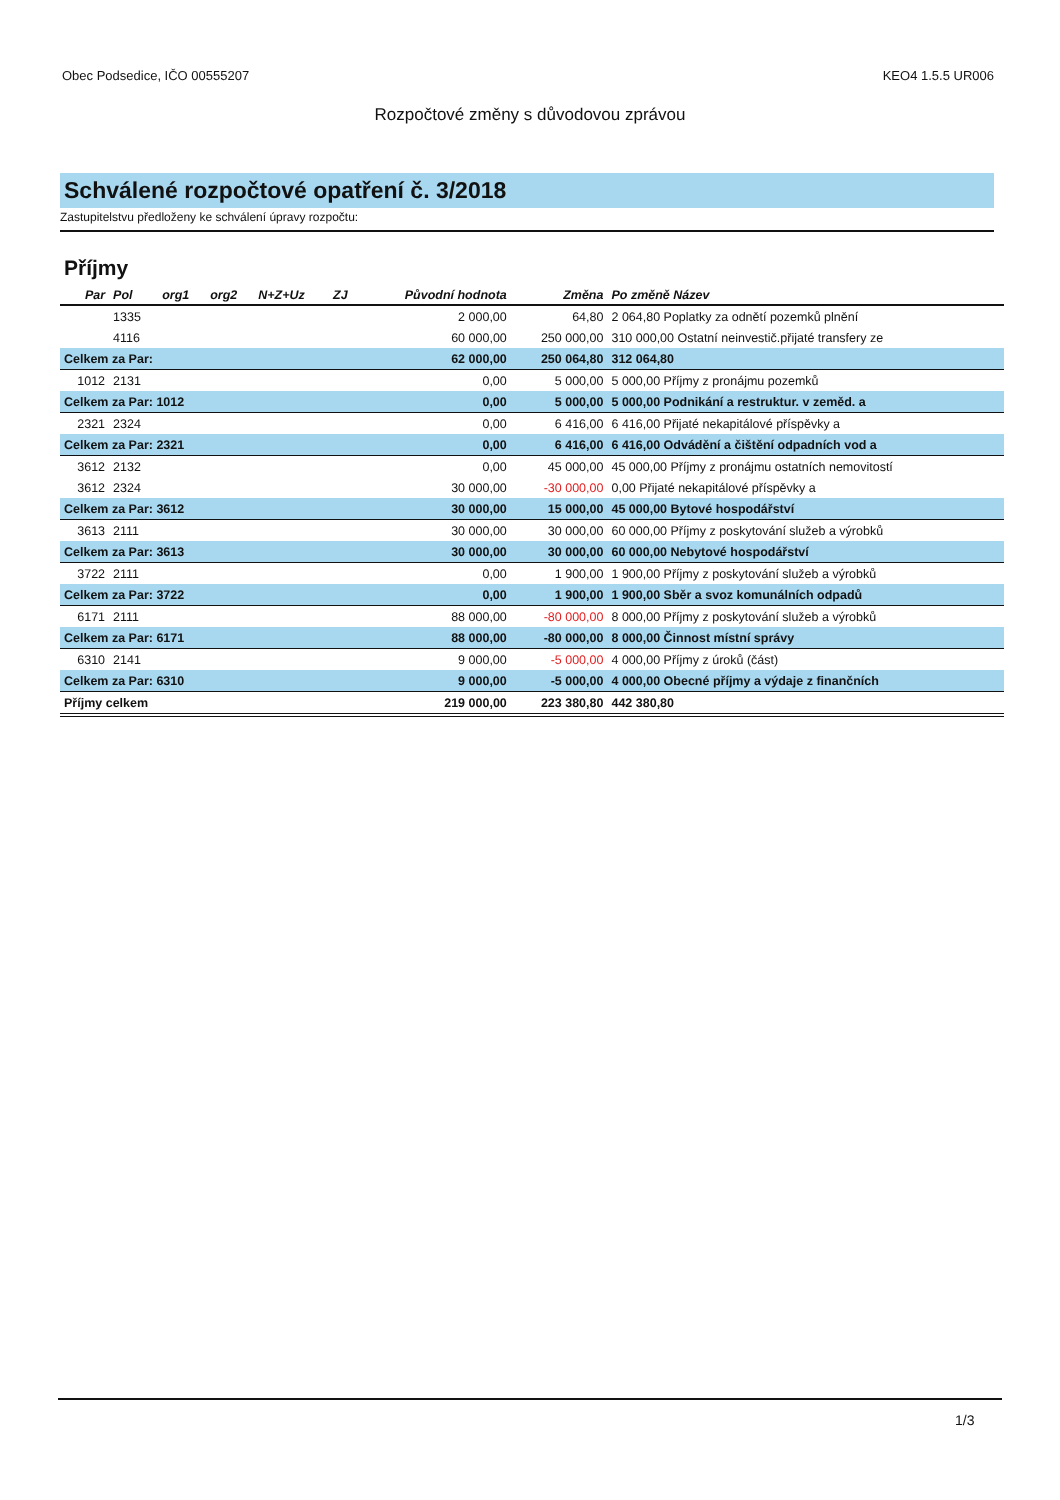Obec Podsedice, IČO 00555207 KEO4 1.5.5 UR006
Rozpočtové změny s důvodovou zprávou
Schválené rozpočtové opatření č. 3/2018
Zastupitelstvu předloženy ke schválení úpravy rozpočtu:
Příjmy
| Par | Pol | org1 | org2 | N+Z+Uz | ZJ | Původní hodnota | Změna | Po změně Název |
| --- | --- | --- | --- | --- | --- | --- | --- | --- |
| | 1335 | | | | | 2 000,00 | 64,80 | 2 064,80 Poplatky za odnětí pozemků plnění |
| | 4116 | | | | | 60 000,00 | 250 000,00 | 310 000,00 Ostatní neinvestič.přijaté transfery ze |
| Celkem za Par: | | | | | | 62 000,00 | 250 064,80 | 312 064,80 |
| 1012 | 2131 | | | | | 0,00 | 5 000,00 | 5 000,00 Příjmy z pronájmu pozemků |
| Celkem za Par: 1012 | | | | | | 0,00 | 5 000,00 | 5 000,00 Podnikání a restruktur. v zeměd. a |
| 2321 | 2324 | | | | | 0,00 | 6 416,00 | 6 416,00 Přijaté nekapitálové příspěvky a |
| Celkem za Par: 2321 | | | | | | 0,00 | 6 416,00 | 6 416,00 Odvádění a čištění odpadních vod a |
| 3612 | 2132 | | | | | 0,00 | 45 000,00 | 45 000,00 Příjmy z pronájmu ostatních nemovitostí |
| 3612 | 2324 | | | | | 30 000,00 | -30 000,00 | 0,00 Přijaté nekapitálové příspěvky a |
| Celkem za Par: 3612 | | | | | | 30 000,00 | 15 000,00 | 45 000,00 Bytové hospodářství |
| 3613 | 2111 | | | | | 30 000,00 | 30 000,00 | 60 000,00 Příjmy z poskytování služeb a výrobků |
| Celkem za Par: 3613 | | | | | | 30 000,00 | 30 000,00 | 60 000,00 Nebytové hospodářství |
| 3722 | 2111 | | | | | 0,00 | 1 900,00 | 1 900,00 Příjmy z poskytování služeb a výrobků |
| Celkem za Par: 3722 | | | | | | 0,00 | 1 900,00 | 1 900,00 Sběr a svoz komunálních odpadů |
| 6171 | 2111 | | | | | 88 000,00 | -80 000,00 | 8 000,00 Příjmy z poskytování služeb a výrobků |
| Celkem za Par: 6171 | | | | | | 88 000,00 | -80 000,00 | 8 000,00 Činnost místní správy |
| 6310 | 2141 | | | | | 9 000,00 | -5 000,00 | 4 000,00 Příjmy z úroků (část) |
| Celkem za Par: 6310 | | | | | | 9 000,00 | -5 000,00 | 4 000,00 Obecné příjmy a výdaje z finančních |
| Příjmy celkem | | | | | | 219 000,00 | 223 380,80 | 442 380,80 |
1/3